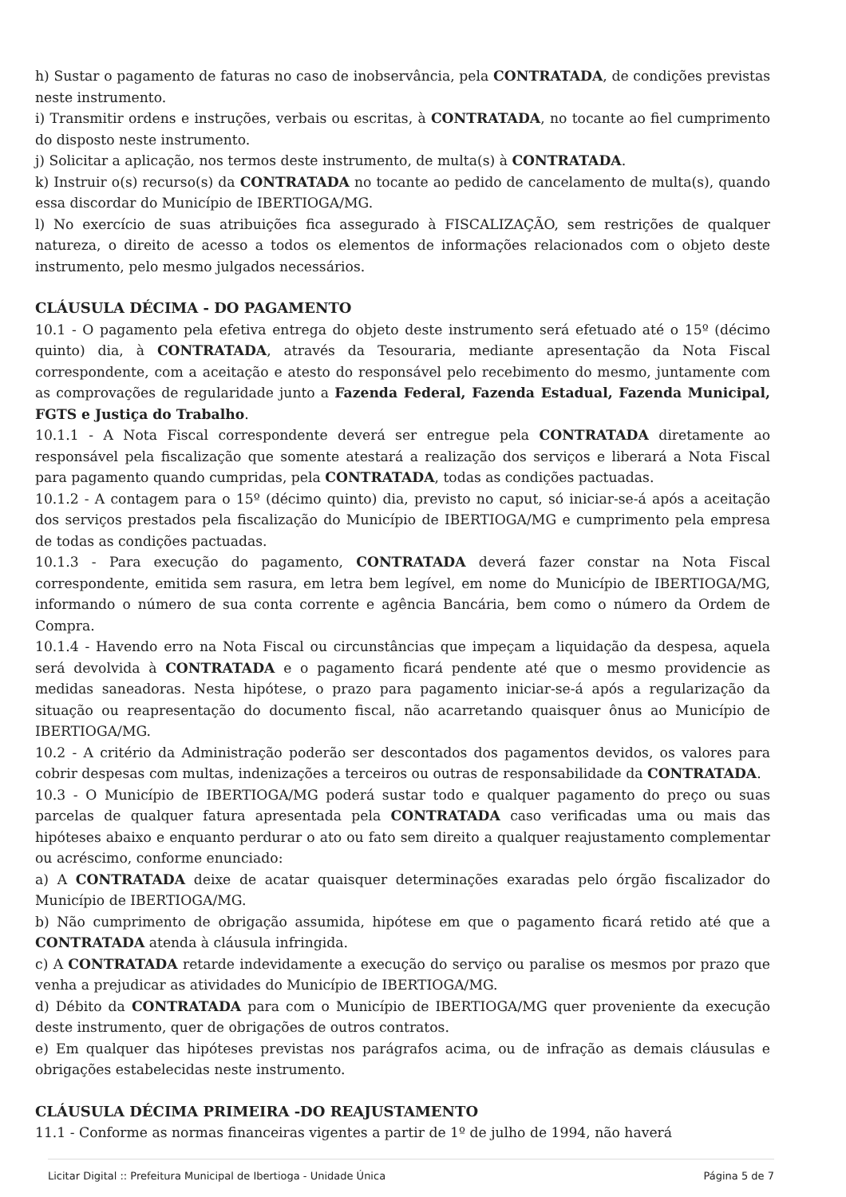h) Sustar o pagamento de faturas no caso de inobservância, pela CONTRATADA, de condições previstas neste instrumento.
i) Transmitir ordens e instruções, verbais ou escritas, à CONTRATADA, no tocante ao fiel cumprimento do disposto neste instrumento.
j) Solicitar a aplicação, nos termos deste instrumento, de multa(s) à CONTRATADA.
k) Instruir o(s) recurso(s) da CONTRATADA no tocante ao pedido de cancelamento de multa(s), quando essa discordar do Município de IBERTIOGA/MG.
l) No exercício de suas atribuições fica assegurado à FISCALIZAÇÃO, sem restrições de qualquer natureza, o direito de acesso a todos os elementos de informações relacionados com o objeto deste instrumento, pelo mesmo julgados necessários.
CLÁUSULA DÉCIMA - DO PAGAMENTO
10.1 - O pagamento pela efetiva entrega do objeto deste instrumento será efetuado até o 15º (décimo quinto) dia, à CONTRATADA, através da Tesouraria, mediante apresentação da Nota Fiscal correspondente, com a aceitação e atesto do responsável pelo recebimento do mesmo, juntamente com as comprovações de regularidade junto a Fazenda Federal, Fazenda Estadual, Fazenda Municipal, FGTS e Justiça do Trabalho.
10.1.1 - A Nota Fiscal correspondente deverá ser entregue pela CONTRATADA diretamente ao responsável pela fiscalização que somente atestará a realização dos serviços e liberará a Nota Fiscal para pagamento quando cumpridas, pela CONTRATADA, todas as condições pactuadas.
10.1.2 - A contagem para o 15º (décimo quinto) dia, previsto no caput, só iniciar-se-á após a aceitação dos serviços prestados pela fiscalização do Município de IBERTIOGA/MG e cumprimento pela empresa de todas as condições pactuadas.
10.1.3 - Para execução do pagamento, CONTRATADA deverá fazer constar na Nota Fiscal correspondente, emitida sem rasura, em letra bem legível, em nome do Município de IBERTIOGA/MG, informando o número de sua conta corrente e agência Bancária, bem como o número da Ordem de Compra.
10.1.4 - Havendo erro na Nota Fiscal ou circunstâncias que impeçam a liquidação da despesa, aquela será devolvida à CONTRATADA e o pagamento ficará pendente até que o mesmo providencie as medidas saneadoras. Nesta hipótese, o prazo para pagamento iniciar-se-á após a regularização da situação ou reapresentação do documento fiscal, não acarretando quaisquer ônus ao Município de IBERTIOGA/MG.
10.2 - A critério da Administração poderão ser descontados dos pagamentos devidos, os valores para cobrir despesas com multas, indenizações a terceiros ou outras de responsabilidade da CONTRATADA.
10.3 - O Município de IBERTIOGA/MG poderá sustar todo e qualquer pagamento do preço ou suas parcelas de qualquer fatura apresentada pela CONTRATADA caso verificadas uma ou mais das hipóteses abaixo e enquanto perdurar o ato ou fato sem direito a qualquer reajustamento complementar ou acréscimo, conforme enunciado:
a) A CONTRATADA deixe de acatar quaisquer determinações exaradas pelo órgão fiscalizador do Município de IBERTIOGA/MG.
b) Não cumprimento de obrigação assumida, hipótese em que o pagamento ficará retido até que a CONTRATADA atenda à cláusula infringida.
c) A CONTRATADA retarde indevidamente a execução do serviço ou paralise os mesmos por prazo que venha a prejudicar as atividades do Município de IBERTIOGA/MG.
d) Débito da CONTRATADA para com o Município de IBERTIOGA/MG quer proveniente da execução deste instrumento, quer de obrigações de outros contratos.
e) Em qualquer das hipóteses previstas nos parágrafos acima, ou de infração as demais cláusulas e obrigações estabelecidas neste instrumento.
CLÁUSULA DÉCIMA PRIMEIRA -DO REAJUSTAMENTO
11.1 - Conforme as normas financeiras vigentes a partir de 1º de julho de 1994, não haverá
Licitar Digital :: Prefeitura Municipal de Ibertioga - Unidade Única Página 5 de 7